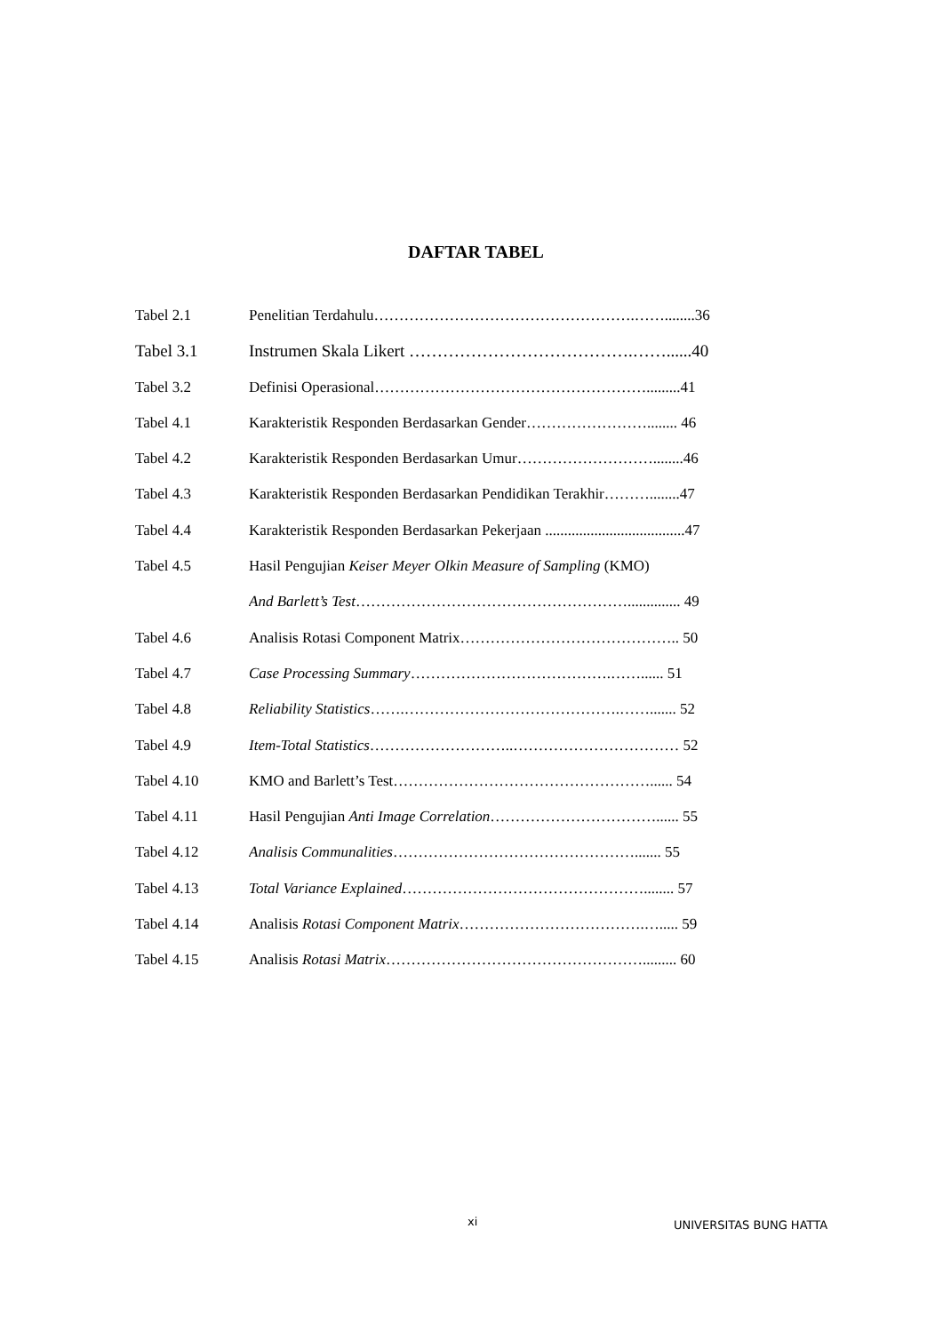DAFTAR TABEL
Tabel 2.1 Penelitian Terdahulu…………………………………………….……........36
Tabel 3.1 Instrumen Skala Likert ………………………………….……......40
Tabel 3.2 Definisi Operasional……………………………………………….........41
Tabel 4.1 Karakteristik Responden Berdasarkan Gender……………………........ 46
Tabel 4.2 Karakteristik Responden Berdasarkan Umur………………………........46
Tabel 4.3 Karakteristik Responden Berdasarkan Pendidikan Terakhir………........47
Tabel 4.4 Karakteristik Responden Berdasarkan Pekerjaan .....................................47
Tabel 4.5 Hasil Pengujian Keiser Meyer Olkin Measure of Sampling (KMO)
And Barlett’s Test……………………………………………….............. 49
Tabel 4.6 Analisis Rotasi Component Matrix…………………………………….. 50
Tabel 4.7 Case Processing Summary………………………………….……...... 51
Tabel 4.8 Reliability Statistics…….…………………………………….……....... 52
Tabel 4.9 Item-Total Statistics………………………..…………………………… 52
Tabel 4.10 KMO and Barlett’s Test……………………………………………...... 54
Tabel 4.11 Hasil Pengujian Anti Image Correlation……………………………...... 55
Tabel 4.12 Analisis Communalities…………………………………………....... 55
Tabel 4.13 Total Variance Explained…………………………………………........ 57
Tabel 4.14 Analisis Rotasi Component Matrix……………………………….…..... 59
Tabel 4.15 Analisis Rotasi Matrix……………………………………………......... 60
xi UNIVERSITAS BUNG HATTA